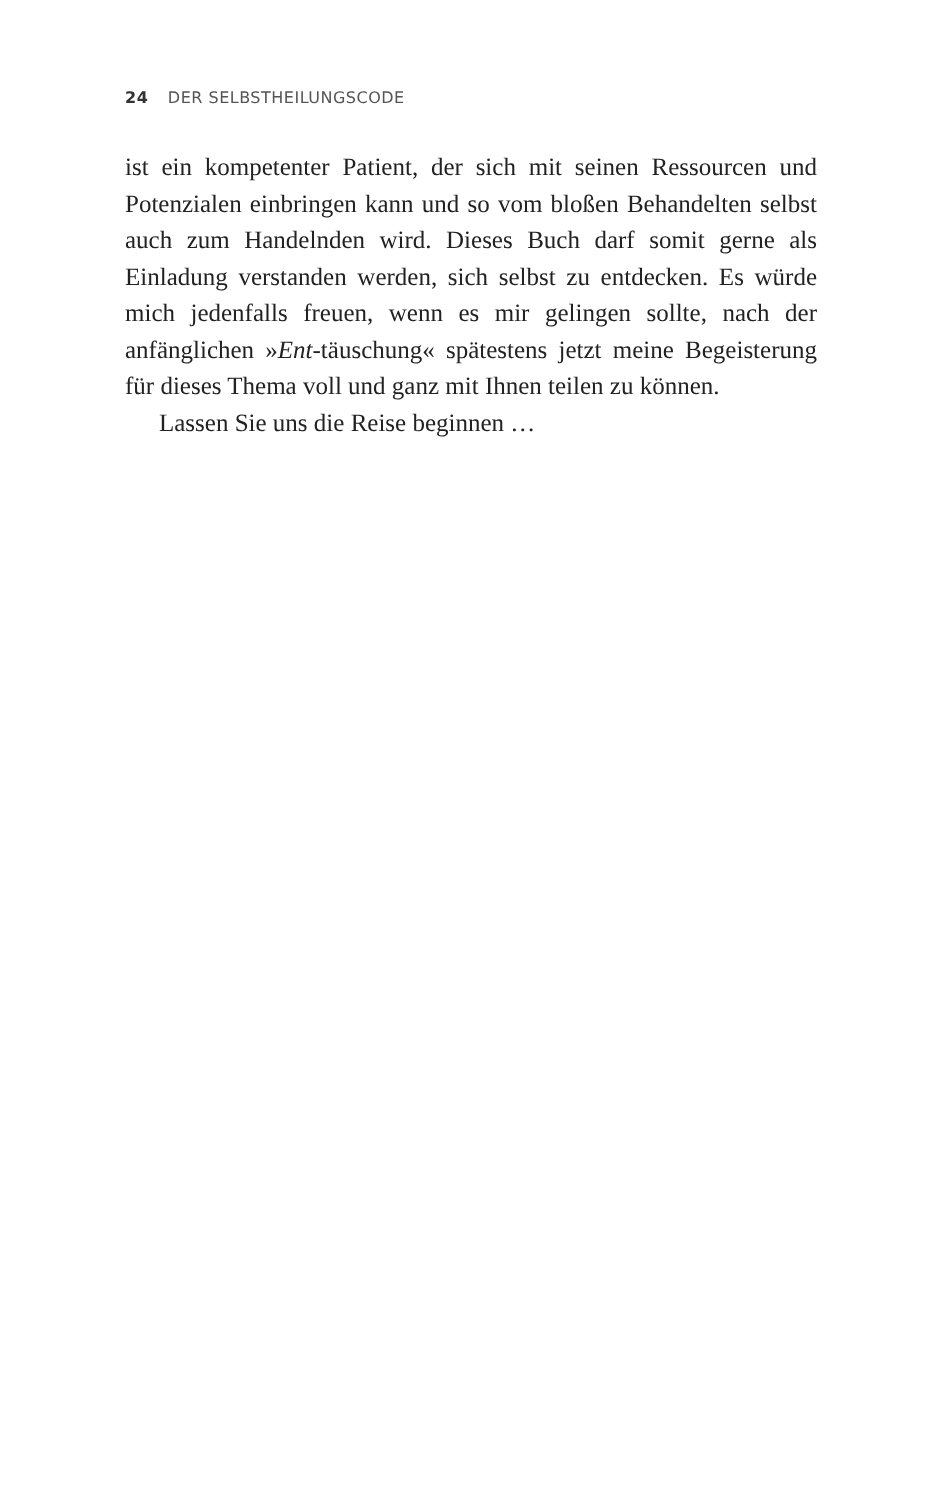24 DER SELBSTHEILUNGSCODE
ist ein kompetenter Patient, der sich mit seinen Ressourcen und Potenzialen einbringen kann und so vom bloßen Behandelten selbst auch zum Handelnden wird. Dieses Buch darf somit gerne als Einladung verstanden werden, sich selbst zu entdecken. Es würde mich jedenfalls freuen, wenn es mir gelingen sollte, nach der anfänglichen »Ent-täuschung« spätestens jetzt meine Begeisterung für dieses Thema voll und ganz mit Ihnen teilen zu können.
Lassen Sie uns die Reise beginnen …